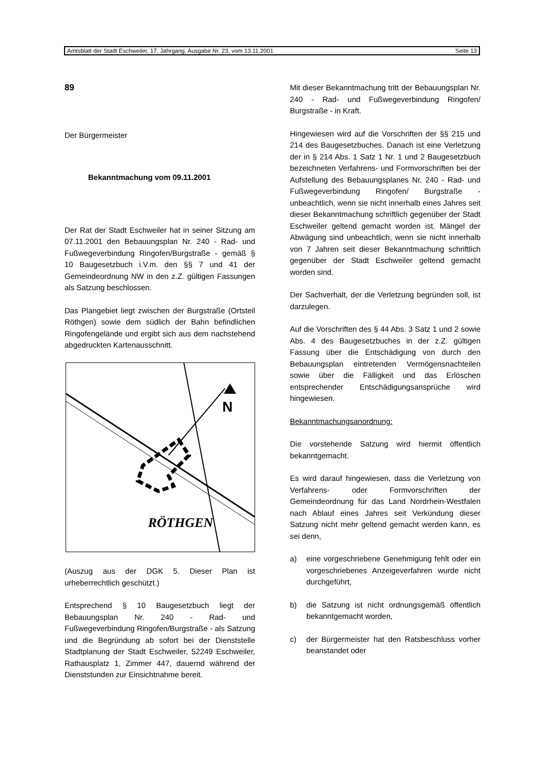Amtsblatt der Stadt Eschweiler, 17. Jahrgang, Ausgabe Nr. 23, vom 13.11.2001 Seite 13
89
Der Bürgermeister
Bekanntmachung vom 09.11.2001
Der Rat der Stadt Eschweiler hat in seiner Sitzung am 07.11.2001 den Bebauungsplan Nr. 240 - Rad- und Fußwegeverbindung Ringofen/Burgstraße - gemäß § 10 Baugesetzbuch i.V.m. den §§ 7 und 41 der Gemeindeordnung NW in den z.Z. gültigen Fassungen als Satzung beschlossen.
Das Plangebiet liegt zwischen der Burgstraße (Ortsteil Röthgen) sowie dem südlich der Bahn befindlichen Ringofengelände und ergibt sich aus dem nachstehend abgedruckten Kartenausschnitt.
N
RÖTHGEN
(Auszug aus der DGK 5. Dieser Plan ist urheberrechtlich geschützt.)
Entsprechend § 10 Baugesetzbuch liegt der Bebauungsplan Nr. 240 - Rad- und Fußwegeverbindung Ringofen/Burgstraße - als Satzung und die Begründung ab sofort bei der Dienststelle Stadtplanung der Stadt Eschweiler, 52249 Eschweiler, Rathausplatz 1, Zimmer 447, dauernd während der Dienststunden zur Einsichtnahme bereit.
Mit dieser Bekanntmachung tritt der Bebauungsplan Nr. 240 - Rad- und Fußwegeverbindung Ringofen/ Burgstraße - in Kraft.
Hingewiesen wird auf die Vorschriften der §§ 215 und 214 des Baugesetzbuches. Danach ist eine Verletzung der in § 214 Abs. 1 Satz 1 Nr. 1 und 2 Baugesetzbuch bezeichneten Verfahrens- und Formvorschriften bei der Aufstellung des Bebauungsplanes Nr. 240 - Rad- und Fußwegeverbindung Ringofen/ Burgstraße - unbeachtlich, wenn sie nicht innerhalb eines Jahres seit dieser Bekanntmachung schriftlich gegenüber der Stadt Eschweiler geltend gemacht worden ist. Mängel der Abwägung sind unbeachtlich, wenn sie nicht innerhalb von 7 Jahren seit dieser Bekanntmachung schriftlich gegenüber der Stadt Eschweiler geltend gemacht worden sind.
Der Sachverhalt, der die Verletzung begründen soll, ist darzulegen.
Auf die Vorschriften des § 44 Abs. 3 Satz 1 und 2 sowie Abs. 4 des Baugesetzbuches in der z.Z. gültigen Fassung über die Entschädigung von durch den Bebauungsplan eintretenden Vermögensnachteilen sowie über die Fälligkeit und das Erlöschen entsprechender Entschädigungsansprüche wird hingewiesen.
Bekanntmachungsanordnung:
Die vorstehende Satzung wird hiermit öffentlich bekanntgemacht.
Es wird darauf hingewiesen, dass die Verletzung von Verfahrens- oder Formvorschriften der Gemeindeordnung für das Land Nordrhein-Westfalen nach Ablauf eines Jahres seit Verkündung dieser Satzung nicht mehr geltend gemacht werden kann, es sei denn,
a) eine vorgeschriebene Genehmigung fehlt oder ein vorgeschriebenes Anzeigeverfahren wurde nicht durchgeführt,
b) die Satzung ist nicht ordnungsgemäß öffentlich bekanntgemacht worden,
c) der Bürgermeister hat den Ratsbeschluss vorher beanstandet oder